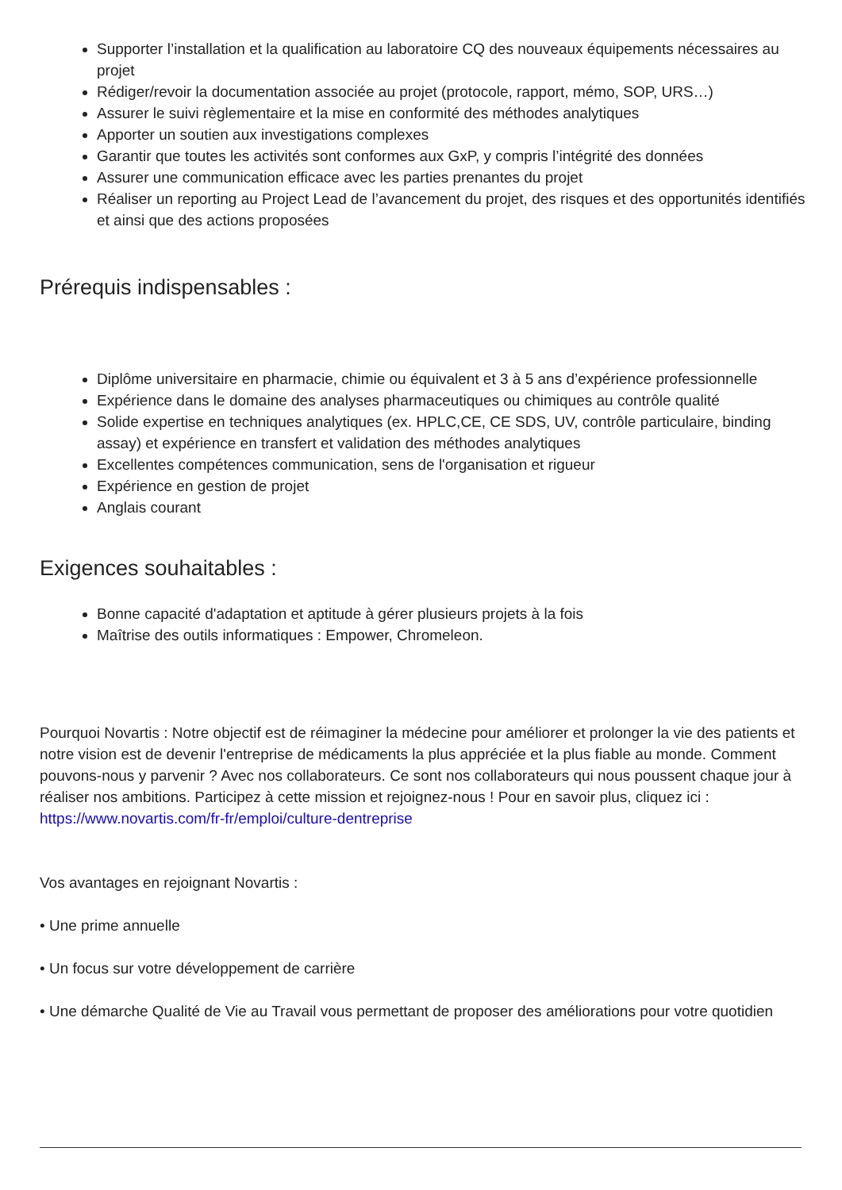Supporter l’installation et la qualification au laboratoire CQ des nouveaux équipements nécessaires au projet
Rédiger/revoir la documentation associée au projet (protocole, rapport, mémo, SOP, URS…)
Assurer le suivi règlementaire et la mise en conformité des méthodes analytiques
Apporter un soutien aux investigations complexes
Garantir que toutes les activités sont conformes aux GxP, y compris l’intégrité des données
Assurer une communication efficace avec les parties prenantes du projet
Réaliser un reporting au Project Lead de l’avancement du projet, des risques et des opportunités identifiés et ainsi que des actions proposées
Prérequis indispensables :
Diplôme universitaire en pharmacie, chimie ou équivalent et 3 à 5 ans d’expérience professionnelle
Expérience dans le domaine des analyses pharmaceutiques ou chimiques au contrôle qualité
Solide expertise en techniques analytiques (ex. HPLC,CE, CE SDS, UV, contrôle particulaire, binding assay) et expérience en transfert et validation des méthodes analytiques
Excellentes compétences communication, sens de l'organisation et rigueur
Expérience en gestion de projet
Anglais courant
Exigences souhaitables :
Bonne capacité d'adaptation et aptitude à gérer plusieurs projets à la fois
Maîtrise des outils informatiques : Empower, Chromeleon.
Pourquoi Novartis : Notre objectif est de réimaginer la médecine pour améliorer et prolonger la vie des patients et notre vision est de devenir l'entreprise de médicaments la plus appréciée et la plus fiable au monde. Comment pouvons-nous y parvenir ? Avec nos collaborateurs. Ce sont nos collaborateurs qui nous poussent chaque jour à réaliser nos ambitions. Participez à cette mission et rejoignez-nous ! Pour en savoir plus, cliquez ici : https://www.novartis.com/fr-fr/emploi/culture-dentreprise
Vos avantages en rejoignant Novartis :
• Une prime annuelle
• Un focus sur votre développement de carrière
• Une démarche Qualité de Vie au Travail vous permettant de proposer des améliorations pour votre quotidien